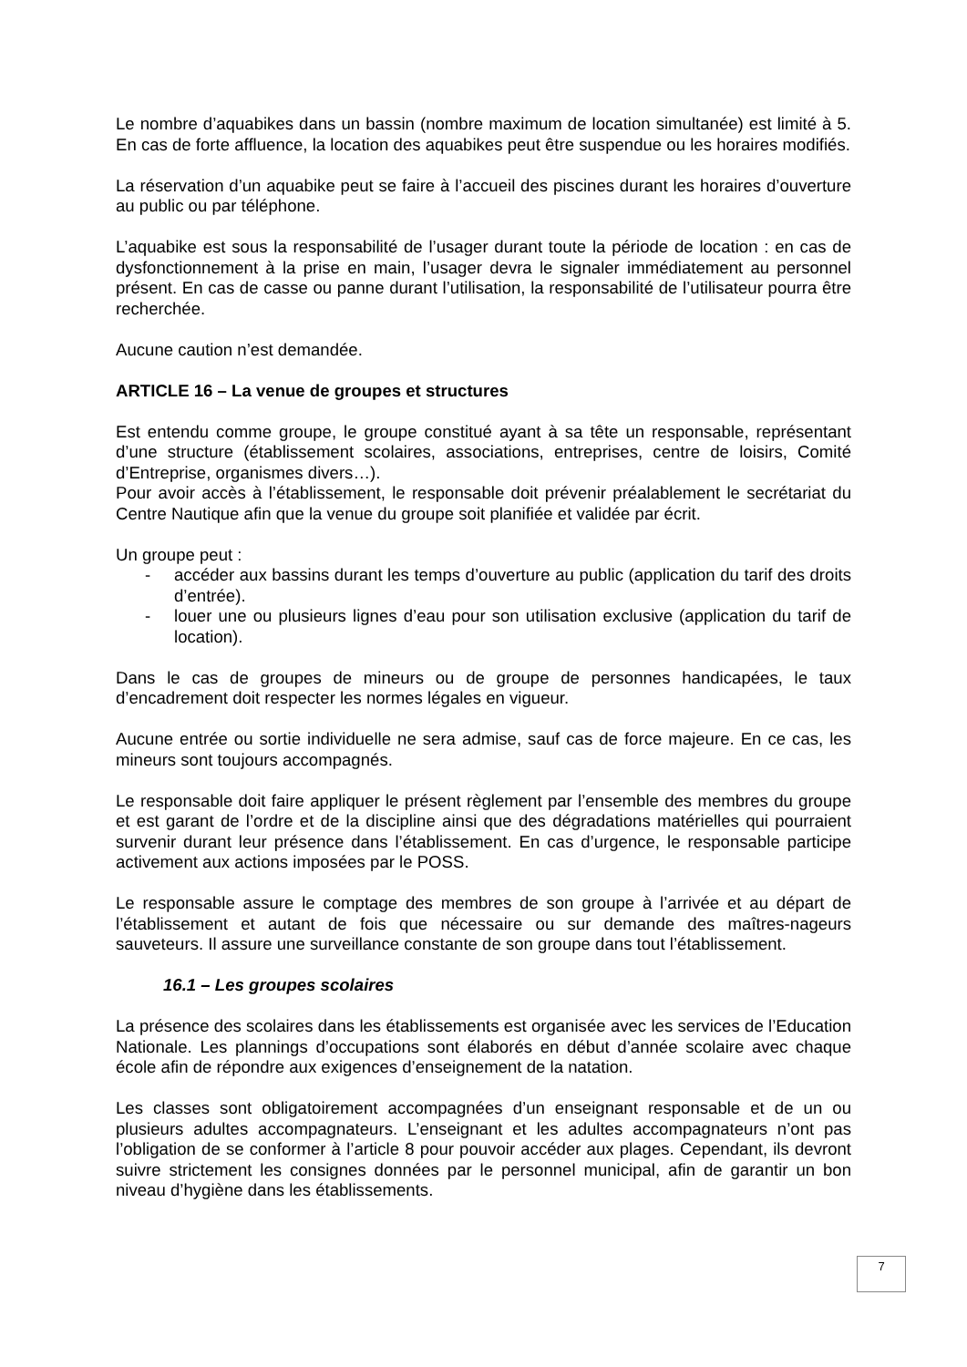Le nombre d’aquabikes dans un bassin (nombre maximum de location simultanée) est limité à 5. En cas de forte affluence, la location des aquabikes peut être suspendue ou les horaires modifiés.
La réservation d’un aquabike peut se faire à l’accueil des piscines durant les horaires d’ouverture au public ou par téléphone.
L’aquabike est sous la responsabilité de l’usager durant toute la période de location : en cas de dysfonctionnement à la prise en main, l’usager devra le signaler immédiatement au personnel présent. En cas de casse ou panne durant l’utilisation, la responsabilité de l’utilisateur pourra être recherchée.
Aucune caution n’est demandée.
ARTICLE 16 – La venue de groupes et structures
Est entendu comme groupe, le groupe constitué ayant à sa tête un responsable, représentant d’une structure (établissement scolaires, associations, entreprises, centre de loisirs, Comité d’Entreprise, organismes divers…).
Pour avoir accès à l’établissement, le responsable doit prévenir préalablement le secrétariat du Centre Nautique afin que la venue du groupe soit planifiée et validée par écrit.
Un groupe peut :
- accéder aux bassins durant les temps d’ouverture au public (application du tarif des droits d’entrée).
- louer une ou plusieurs lignes d’eau pour son utilisation exclusive (application du tarif de location).
Dans le cas de groupes de mineurs ou de groupe de personnes handicapées, le taux d’encadrement doit respecter les normes légales en vigueur.
Aucune entrée ou sortie individuelle ne sera admise, sauf cas de force majeure. En ce cas, les mineurs sont toujours accompagnés.
Le responsable doit faire appliquer le présent règlement par l’ensemble des membres du groupe et est garant de l’ordre et de la discipline ainsi que des dégradations matérielles qui pourraient survenir durant leur présence dans l’établissement. En cas d’urgence, le responsable participe activement aux actions imposées par le POSS.
Le responsable assure le comptage des membres de son groupe à l’arrivée et au départ de l’établissement et autant de fois que nécessaire ou sur demande des maîtres-nageurs sauveteurs. Il assure une surveillance constante de son groupe dans tout l’établissement.
16.1 – Les groupes scolaires
La présence des scolaires dans les établissements est organisée avec les services de l’Education Nationale. Les plannings d’occupations sont élaborés en début d’année scolaire avec chaque école afin de répondre aux exigences d’enseignement de la natation.
Les classes sont obligatoirement accompagnées d’un enseignant responsable et de un ou plusieurs adultes accompagnateurs. L’enseignant et les adultes accompagnateurs n’ont pas l’obligation de se conformer à l’article 8 pour pouvoir accéder aux plages. Cependant, ils devront suivre strictement les consignes données par le personnel municipal, afin de garantir un bon niveau d’hygiène dans les établissements.
7